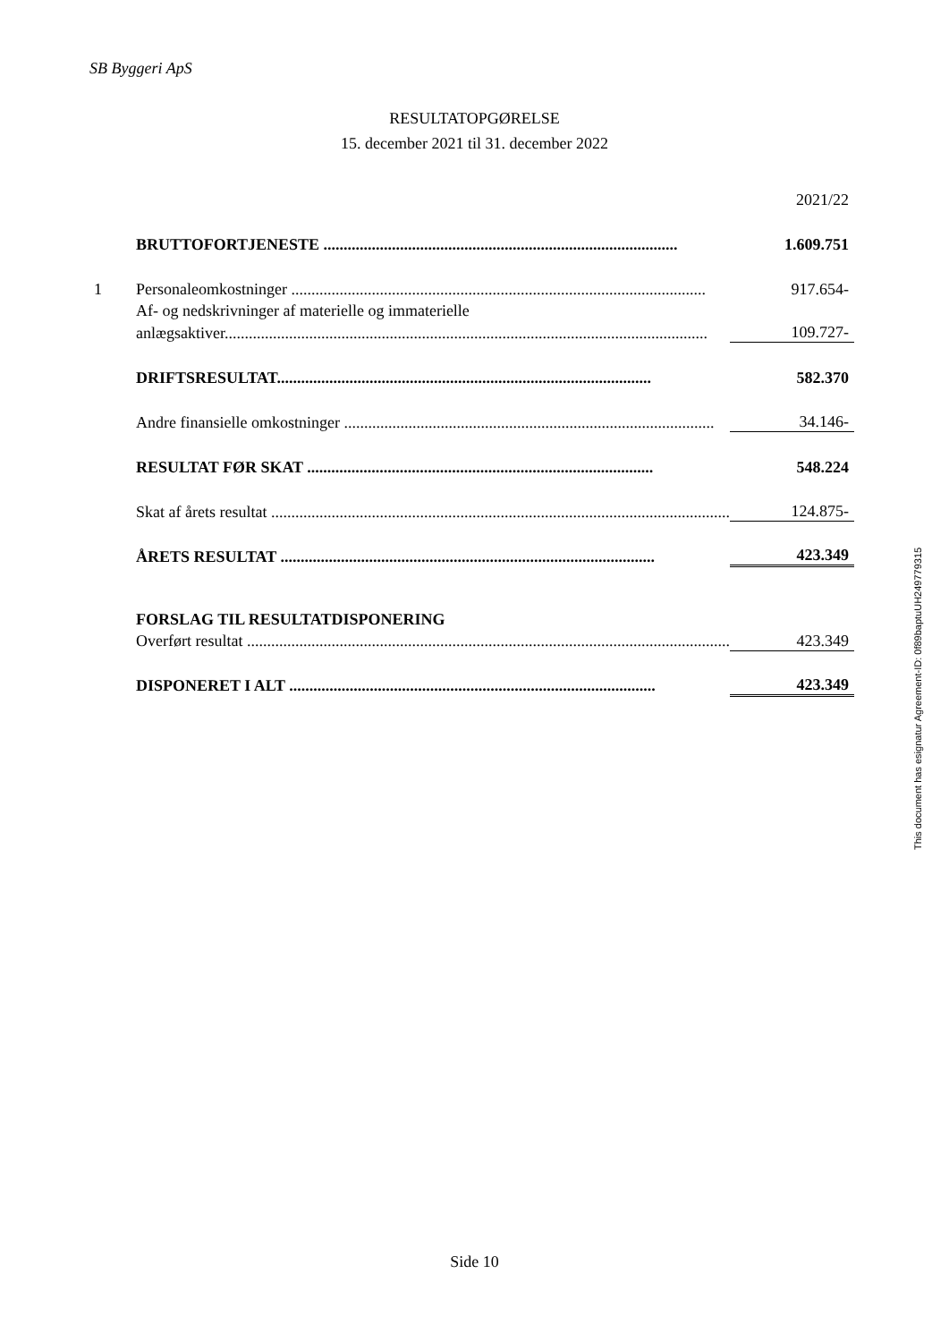SB Byggeri ApS
RESULTATOPGØRELSE
15. december 2021 til 31. december 2022
| | | 2021/22 |
| | BRUTTOFORTJENESTE ........................................................................................ | 1.609.751 |
| 1 | Personaleomkostninger ....................................................................................................... | 917.654- |
| | Af- og nedskrivninger af materielle og immaterielle | |
| | anlægsaktiver........................................................................................................................ | 109.727- |
| | DRIFTSRESULTAT............................................................................................. | 582.370 |
| | Andre finansielle omkostninger ............................................................................................ | 34.146- |
| | RESULTAT FØR SKAT ...................................................................................... | 548.224 |
| | Skat af årets resultat .................................................................................................................. | 124.875- |
| | ÅRETS RESULTAT ............................................................................................. | 423.349 |
| | FORSLAG TIL RESULTATDISPONERING | |
| | Overført resultat ........................................................................................................................ | 423.349 |
| | DISPONERET I ALT ........................................................................................... | 423.349 |
This document has esignatur Agreement-ID: 0f89baptuUH249779315
Side 10